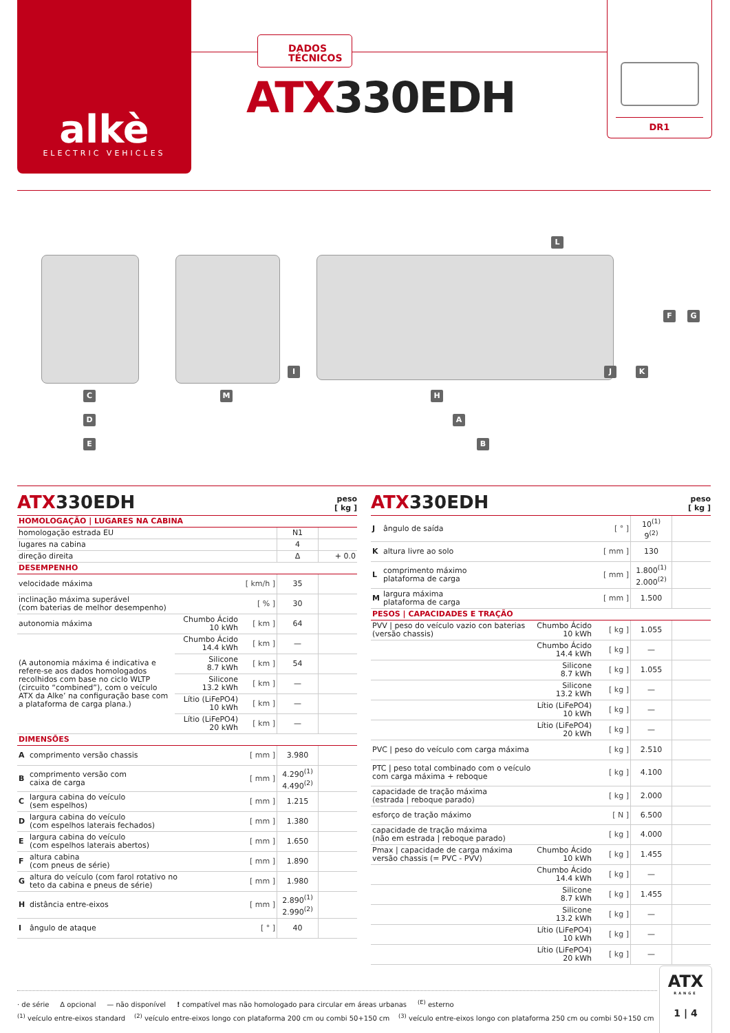alkè
ELECTRIC VEHICLES
DADOS
TÉCNICOS
ATX330EDH
DR1
L
F G
I J K
C M H
D A
E B
ATX330EDH peso
[ kg ]
| HOMOLOGAÇÃO / LUGARES NA CABINA | | | | | |
| homologação estrada EU | | | | N1 | |
| lugares na cabina | | | | 4 | |
| direção direita | | | | Δ | + 0.0 |
| DESEMPENHO | | | | | |
| velocidade máxima | | | [ km/h ] | 35 | |
| inclinação máxima superável (com baterias de melhor desempenho) | | | [ % ] | 30 | |
| autonomia máxima | | Chumbo Ácido 10 kWh | [ km ] | 64 | |
| (A autonomia máxima é indicativa e refere-se aos dados homologados recolhidos com base no ciclo WLTP (circuito “combined”), com o veículo ATX da Alke’ na configuração base com a plataforma de carga plana.) | | Chumbo Ácido 14.4 kWh | [ km ] | — | |
| | | Silicone 8.7 kWh | [ km ] | 54 | |
| | | Silicone 13.2 kWh | [ km ] | — | |
| | | Lítio (LiFePO4) 10 kWh | [ km ] | — | |
| | | Lítio (LiFePO4) 20 kWh | [ km ] | — | |
| DIMENSÕES | | | | | |
| A | comprimento versão chassis | | [ mm ] | 3.980 | |
| B | comprimento versão com caixa de carga | | [ mm ] | 4.290<sup>(1)</sup> 4.490<sup>(2)</sup> | |
| C | largura cabina do veículo (sem espelhos) | | [ mm ] | 1.215 | |
| D | largura cabina do veículo (com espelhos laterais fechados) | | [ mm ] | 1.380 | |
| E | largura cabina do veículo (com espelhos laterais abertos) | | [ mm ] | 1.650 | |
| F | altura cabina (com pneus de série) | | [ mm ] | 1.890 | |
| G | altura do veículo (com farol rotativo no teto da cabina e pneus de série) | | [ mm ] | 1.980 | |
| H | distância entre-eixos | | [ mm ] | 2.890<sup>(1)</sup> 2.990<sup>(2)</sup> | |
| I | ângulo de ataque | | [ ° ] | 40 | |
ATX330EDH peso
[ kg ]
| J | ângulo de saída | | [ ° ] | 10<sup>(1)</sup> 9<sup>(2)</sup> | |
| K | altura livre ao solo | | [ mm ] | 130 | |
| L | comprimento máximo plataforma de carga | | [ mm ] | 1.800<sup>(1)</sup> 2.000<sup>(2)</sup> | |
| M | largura máxima plataforma de carga | | [ mm ] | 1.500 | |
| PESOS / CAPACIDADES E TRAÇÃO | | | | | |
| PVV / peso do veículo vazio con baterias (versão chassis) | | Chumbo Ácido 10 kWh | [ kg ] | 1.055 | |
| | | Chumbo Ácido 14.4 kWh | [ kg ] | — | |
| | | Silicone 8.7 kWh | [ kg ] | 1.055 | |
| | | Silicone 13.2 kWh | [ kg ] | — | |
| | | Lítio (LiFePO4) 10 kWh | [ kg ] | — | |
| | | Lítio (LiFePO4) 20 kWh | [ kg ] | — | |
| PVC / peso do veículo com carga máxima | | | [ kg ] | 2.510 | |
| PTC / peso total combinado com o veículo com carga máxima + reboque | | | [ kg ] | 4.100 | |
| capacidade de tração máxima (estrada / reboque parado) | | | [ kg ] | 2.000 | |
| esforço de tração máximo | | | [ N ] | 6.500 | |
| capacidade de tração máxima (não em estrada / reboque parado) | | | [ kg ] | 4.000 | |
| Pmax / capacidade de carga máxima versão chassis (= PVC - PVV) | | Chumbo Ácido 10 kWh | [ kg ] | 1.455 | |
| | | Chumbo Ácido 14.4 kWh | [ kg ] | — | |
| | | Silicone 8.7 kWh | [ kg ] | 1.455 | |
| | | Silicone 13.2 kWh | [ kg ] | — | |
| | | Lítio (LiFePO4) 10 kWh | [ kg ] | — | |
| | | Lítio (LiFePO4) 20 kWh | [ kg ] | — | |
· de série Δ opcional — não disponível ! compatível mas não homologado para circular em áreas urbanas <sup>(E)</sup> esterno
<sup>(1)</sup> veículo entre-eixos standard <sup>(2)</sup> veículo entre-eixos longo con plataforma 200 cm ou combi 50+150 cm <sup>(3)</sup> veículo entre-eixos longo con plataforma 250 cm ou combi 50+150 cm
ATX
RANGE
1 | 4